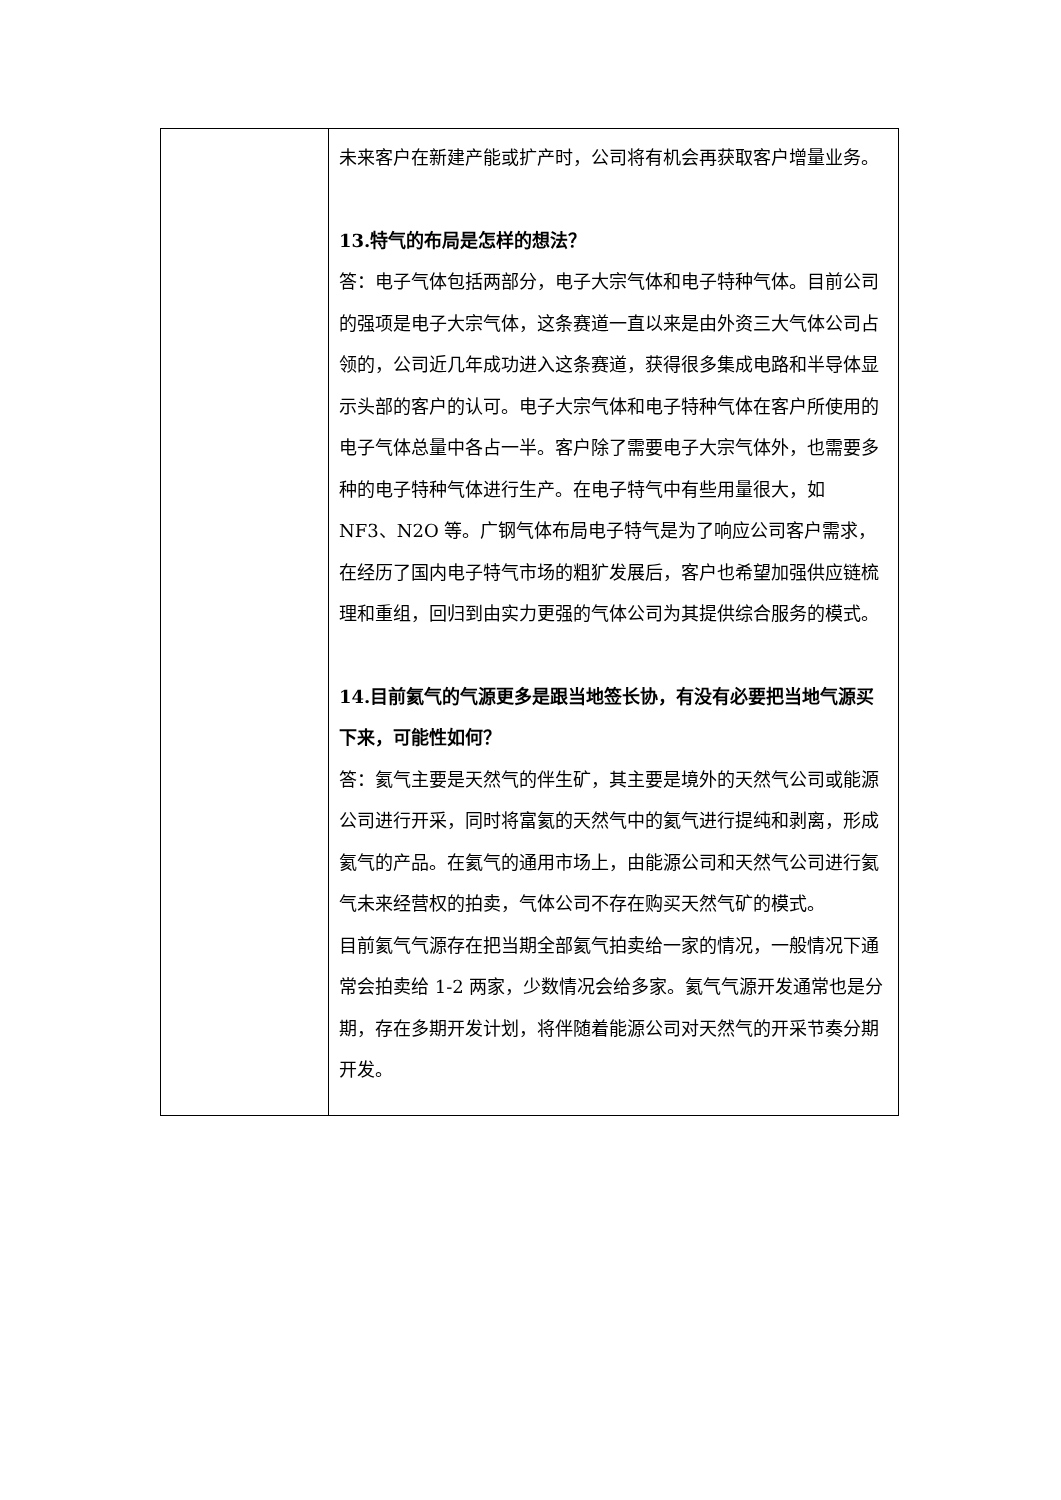| | 未来客户在新建产能或扩产时，公司将有机会再获取客户增量业务。 13.特气的布局是怎样的想法？ 答：电子气体包括两部分，电子大宗气体和电子特种气体。目前公司的强项是电子大宗气体，这条赛道一直以来是由外资三大气体公司占领的，公司近几年成功进入这条赛道，获得很多集成电路和半导体显示头部的客户的认可。电子大宗气体和电子特种气体在客户所使用的电子气体总量中各占一半。客户除了需要电子大宗气体外，也需要多种的电子特种气体进行生产。在电子特气中有些用量很大，如 NF3、N2O 等。广钢气体布局电子特气是为了响应公司客户需求，在经历了国内电子特气市场的粗犷发展后，客户也希望加强供应链梳理和重组，回归到由实力更强的气体公司为其提供综合服务的模式。 14.目前氦气的气源更多是跟当地签长协，有没有必要把当地气源买下来，可能性如何？ 答：氦气主要是天然气的伴生矿，其主要是境外的天然气公司或能源公司进行开采，同时将富氦的天然气中的氦气进行提纯和剥离，形成氦气的产品。在氦气的通用市场上，由能源公司和天然气公司进行氦气未来经营权的拍卖，气体公司不存在购买天然气矿的模式。 目前氦气气源存在把当期全部氦气拍卖给一家的情况，一般情况下通常会拍卖给 1-2 两家，少数情况会给多家。氦气气源开发通常也是分期，存在多期开发计划，将伴随着能源公司对天然气的开采节奏分期开发。 |